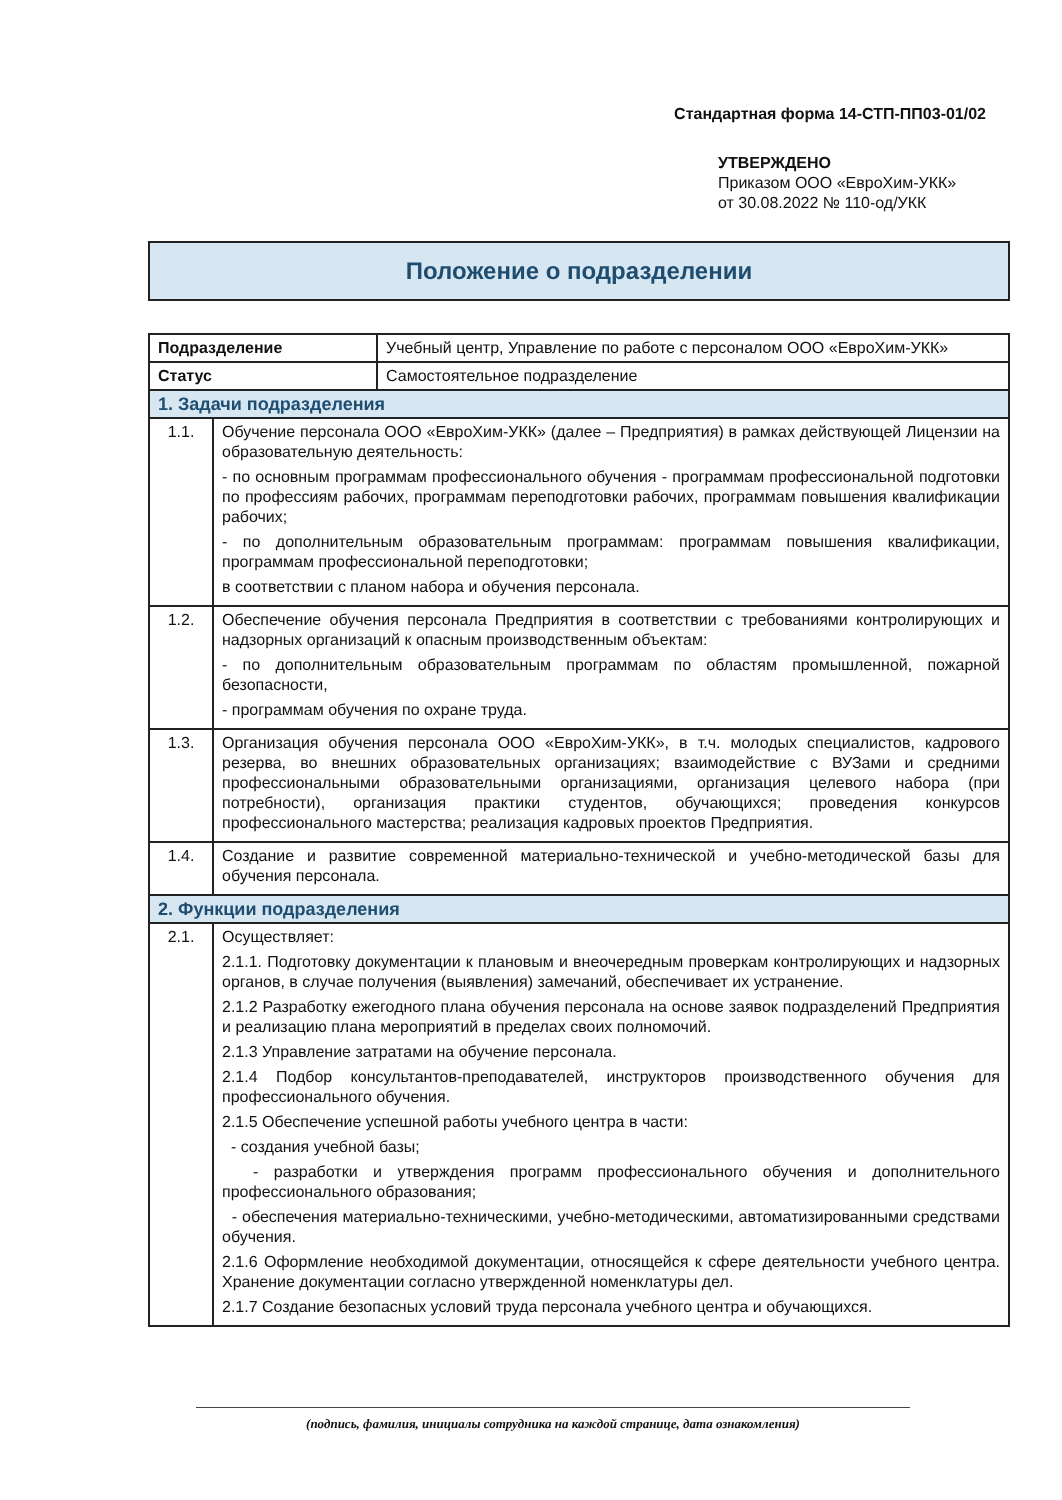Стандартная форма 14-СТП-ПП03-01/02
УТВЕРЖДЕНО
Приказом ООО «ЕвроХим-УКК»
от 30.08.2022 № 110-од/УКК
Положение о подразделении
| Подразделение | | Учебный центр, Управление по работе с персоналом ООО «ЕвроХим-УКК» |
| Статус | | Самостоятельное подразделение |
| 1. Задачи подразделения | | |
| 1.1. | Обучение персонала ООО «ЕвроХим-УКК» (далее – Предприятия) в рамках действующей Лицензии на образовательную деятельность: - по основным программам профессионального обучения - программам профессиональной подготовки по профессиям рабочих, программам переподготовки рабочих, программам повышения квалификации рабочих; - по дополнительным образовательным программам: программам повышения квалификации, программам профессиональной переподготовки; в соответствии с планом набора и обучения персонала. | |
| 1.2. | Обеспечение обучения персонала Предприятия в соответствии с требованиями контролирующих и надзорных организаций к опасным производственным объектам: - по дополнительным образовательным программам по областям промышленной, пожарной безопасности, - программам обучения по охране труда. | |
| 1.3. | Организация обучения персонала ООО «ЕвроХим-УКК», в т.ч. молодых специалистов, кадрового резерва, во внешних образовательных организациях; взаимодействие с ВУЗами и средними профессиональными образовательными организациями, организация целевого набора (при потребности), организация практики студентов, обучающихся; проведения конкурсов профессионального мастерства; реализация кадровых проектов Предприятия. | |
| 1.4. | Создание и развитие современной материально-технической и учебно-методической базы для обучения персонала. | |
| 2. Функции подразделения | | |
| 2.1. | Осуществляет: 2.1.1. Подготовку документации к плановым и внеочередным проверкам контролирующих и надзорных органов, в случае получения (выявления) замечаний, обеспечивает их устранение. 2.1.2 Разработку ежегодного плана обучения персонала на основе заявок подразделений Предприятия и реализацию плана мероприятий в пределах своих полномочий. 2.1.3 Управление затратами на обучение персонала. 2.1.4 Подбор консультантов-преподавателей, инструкторов производственного обучения для профессионального обучения. 2.1.5 Обеспечение успешной работы учебного центра в части: - создания учебной базы; - разработки и утверждения программ профессионального обучения и дополнительного профессионального образования; - обеспечения материально-техническими, учебно-методическими, автоматизированными средствами обучения. 2.1.6 Оформление необходимой документации, относящейся к сфере деятельности учебного центра. Хранение документации согласно утвержденной номенклатуры дел. 2.1.7 Создание безопасных условий труда персонала учебного центра и обучающихся. | |
(подпись, фамилия, инициалы сотрудника на каждой странице, дата ознакомления)